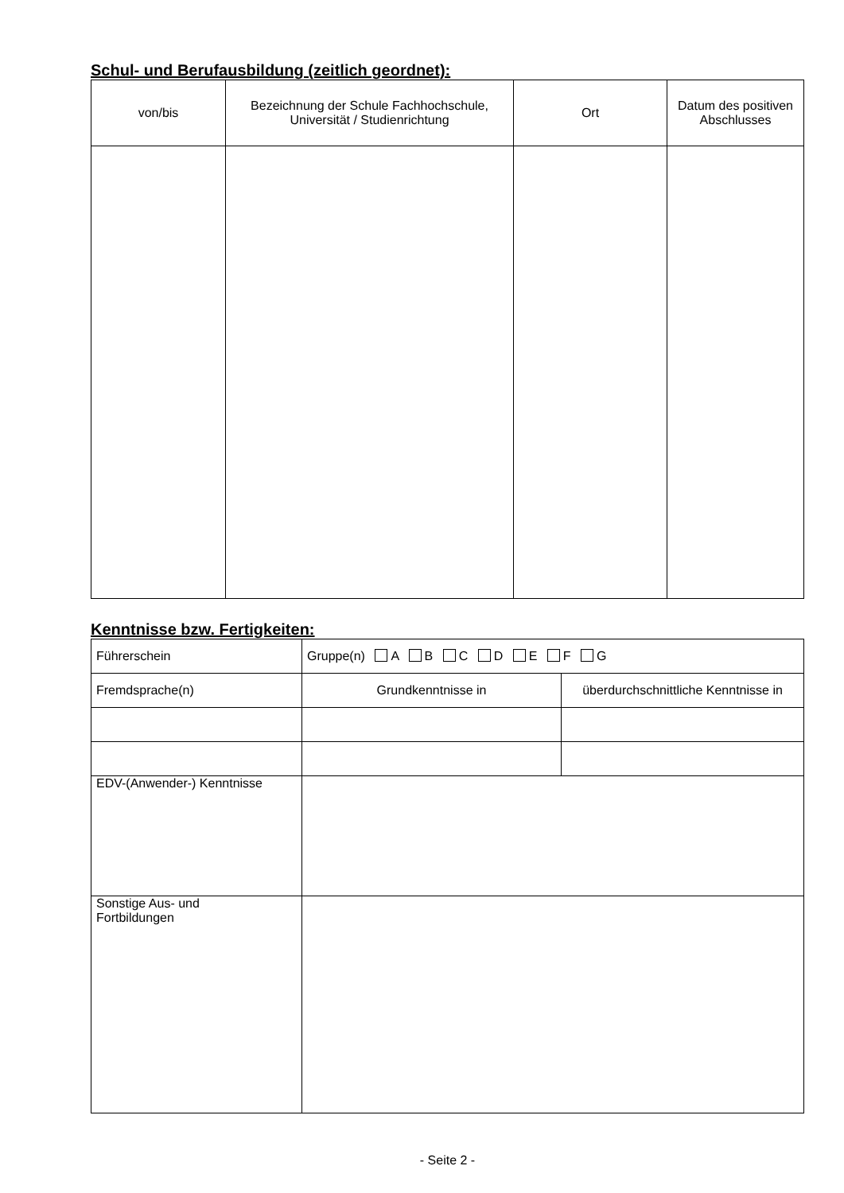Schul- und Berufausbildung (zeitlich geordnet):
| von/bis | Bezeichnung der Schule Fachhochschule, Universität / Studienrichtung | Ort | Datum des positiven Abschlusses |
| --- | --- | --- | --- |
Kenntnisse bzw. Fertigkeiten:
| Führerschein | Gruppe(n) A B C D E F G | |
| Fremdsprache(n) | Grundkenntnisse in | überdurchschnittliche Kenntnisse in |
| EDV-(Anwender-) Kenntnisse | | |
| Sonstige Aus- und Fortbildungen | | |
- Seite 2 -